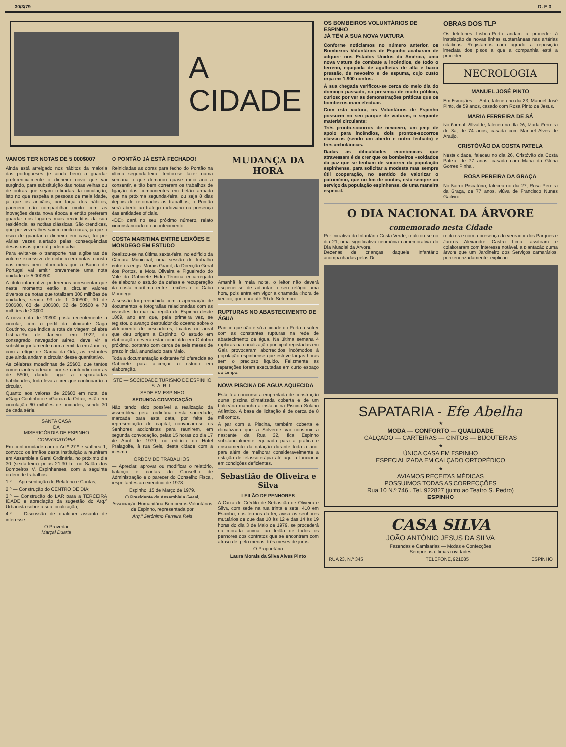30/3/79 D. E 3
A
CIDADE
VAMOS TER NOTAS DE 5 000$00?
Ainda está arreigado nos hábitos da maioria dos portugueses (e ainda bem) o guardar preferencialmente o dinheiro novo que vai surgindo, para substituição das notas velhas ou de outras que sejam retiradas da circulação, isto no que respeita a pessoas de meia idade, já que os anciãos, por força dos hábitos, parecem não compartilhar muito com as inovações desta nova época e então preferem guardar nos lugares mais recônditos da sua residência, as notitas clássicas. São crendices, que por vezes lhes saiem muito caras, já que o risco de guardar o dinheiro em casa, foi por várias vezes alertado pelas consequências desastrosas que daí podem advir.
Para evitar-se o transporte nas algibeiras de volume excessivo de dinheiro em notas, consta nos meios bem informados que o Banco de Portugal vai emitir brevemente uma nota unidade de 5 000$00.
A título informativo poderemos acrescentar que neste momento estão a circular valores diversos de notas que totalizam 300 milhões de unidades, sendo 93 de 1 000$00, 30 de 500$00, 60 de 100$00, 32 de 50$00 e 78 milhões de 20$00.
A nova nota de 20$00 posta recentemente a circular, com o perfil do almirante Gago Coutinho, que indica a rota da viagem célebre Lisboa-Rio de Janeiro, em 1922, do consagrado navegador aéreo, deve vir a substituir juntamente com a emitida em Janeiro, com a efígie de Garcia da Orta, as restantes que ainda andam a circular desse quantitativo.
As célebres moedinhas de 25$00, que tantos comerciantes odeiam, por se confundir com as de 5$00, dando lugar a disparatadas habilidades, tudo leva a crer que continuarão a circular.
Quanto aos valores de 20$00 em nota, de «Gago Coutinho» e «Garcia da Orta», estão em circulação 60 milhões de unidades, sendo 30 de cada série.
SANTA CASA
DA
MISERICÓRDIA DE ESPINHO
CONVOCATÓRIA
Em conformidade com o Art.º 27.º e s/alínea 1, convoco os Irmãos desta Instituição a reunirem em Assembleia Geral Ordinária, no próximo dia 30 (sexta-feira) pelas 21,30 h., no Salão dos Bombeiros V. Espinhenses, com a seguinte ordem de trabalhos:
1.º — Apresentação do Relatório e Contas;
2.º — Construção do CENTRO DE DIA;
3.º — Construção do LAR para a TERCEIRA IDADE e apreciação da sugestão do Arq.º Urbanista sobre a sua localização;
4.º — Discussão de qualquer assunto de interesse.
O Provedor
Marçal Duarte
O PONTÃO JÁ ESTÁ FECHADO!
Reiniciadas as obras para fecho do Pontão na última segunda-feira, tentou-se fazer numa semana o que demorou quase meio ano a consentir, e tão bem correram os trabalhos de ligação dos componentes em betão armado que na próxima segunda-feira, ou seja 8 dias depois de retomados os trabalhos, o Pontão será aberto ao tráfego rodoviário na presença das entidades oficiais.
«DE» dará no seu próximo número, relato circunstanciado do acontecimento.
COSTA MARITIMA ENTRE LEIXÕES E MONDEGO EM ESTUDO
Realizou-se na última sexta-feira, no edifício da Câmara Municipal, uma sessão de trabalho entre os engs. Morais Gradil, da Direcção Geral dos Portos, e Mota Oliveira e Figueiredo do Vale do Gabinete Hidro-Técnica encarregado de elaborar o estudo da defesa e recuperação da costa marítima entre Leixões e o Cabo Mondego.
A sessão foi preenchida com a apreciação de documentos e fotografias relacionadas com as invasões do mar na região de Espinho desde 1869, ano em que, pela primeira vez, se registou o avanço destruidor do oceano sobre o aldeamento de pescadores, fixados no areal que deu origem a Espinho. O estudo em elaboração deverá estar concluído em Outubro próximo, portanto com cerca de seis meses de prazo inicial, anunciado para Maio.
Toda a documentação existente foi oferecida ao Gabinete para alicerçar o estudo em elaboração.
STE — SOCIEDADE TURISMO DE ESPINHO S. A. R. L.
SEDE EM ESPINHO
SEGUNDA CONVOCAÇÃO
Não tendo sido possível a realização da assembleia geral ordinária desta sociedade, marcada para esta data, por falta de representação de capital, convocam-se os Senhores accionistas para reunirem, em segunda convocação, pelas 15 horas do dia 17 de Abril de 1979, no edifício do Hotel Praiagolfe, à rua Seis, desta cidade com a mesma
ORDEM DE TRABALHOS.
— Apreciar, aprovar ou modificar o relatório, balanço e contas do Conselho de Administração e o parecer do Conselho Fiscal, respeitantes ao exercício de 1978.
Espinho, 15 de Março de 1979.
O Presidente da Assembleia Geral,
Associação Humanitária Bombeiros Voluntários de Espinho, representada por
Arq.º Jerónimo Ferreira Reis
MUDANÇA DA HORA
Amanhã à meia noite, o leitor não deverá esquecer-se de adiantar o seu relógio uma hora, pois entra em vigor a chamada «hora de verão», que dura até 30 de Setembro.
RUPTURAS NO ABASTECIMENTO DE ÁGUA
Parece que não é só a cidade do Porto a sofrer com as constantes rupturas na rede de abastecimento de água. Na última semana 4 rupturas na canalização principal registadas em Gaia provocaram aborrecidos incómodos à população espinhense que esteve largas horas sem o precioso líquido. Felizmente as reparações foram executadas em curto espaço de tempo.
NOVA PISCINA DE AGUA AQUECIDA
Está já a concurso a empreitada de construção duma piscina climatizada coberta e de um balneário marinho a instalar na Piscina Solário Atlântico. A base de licitação é de cerca de 8 mil contos.
A par com a Piscina, também coberta e climatizada que a Solverde vai construir a nascente da Rua 32, fica Espinho substancialmente equipada para a prática e ensinamento da natação durante todo o ano, para além de melhorar consideravelmente a estação de telassoterápia até aqui a funcionar em condições deficientes.
Sebastião de Oliveira e Silva
LEILÃO DE PENHORES
A Caixa de Crédito de Sebastião de Oliveira e Silva, com sede na rua trinta e sete, 410 em Espinho, nos termos da lei, avisa os senhores mutuários de que das 10 às 12 e das 14 às 19 horas do dia 3 de Maio de 1979, se procederá na morada acima, ao leilão de todos os penhores dos contratos que se encontrem com atraso de, pelo menos, três meses de juros.
O Proprietário
Laura Morais da Silva Alves Pinto
OS BOMBEIROS VOLUNTÁRIOS DE ESPINHO
JÁ TÊM A SUA NOVA VIATURA
Conforme noticiamos no número anterior, os Bombeiros Voluntários de Espinho acabaram de adquirir nos Estados Unidos da América, uma nova viatura de combate a incêndios, de todo o terreno, equipada de agulhetas de alta e baixa pressão, de nevoeiro e de espuma, cujo custo orça em 1.900 contos.
À sua chegada verificou-se cerca do meio dia do domingo passado, na presença de muito público, curioso por ver as demonstrações práticas que os bombeiros iriam efectuar.
Com esta viatura, os Voluntários de Espinho possuem no seu parque de viaturas, o seguinte material circulante:
Três pronto-socorros de nevoeiro, um jeep de apoio para incêndios, dois prontos-socorros clássicos (sendo um aberto e outro fechado) e três ambulâncias.
Dadas as dificuldades económicas que atravessam é de crer que os bombeiros «soldados da paz que se tenham de socorrer da população espinhense, para solicitar a modesta mas sempre útil cooperação, no sentido de valorizar o património, que no fim de contas, está sempre ao serviço da população espinhense, de uma maneira especial.
OBRAS DOS TLP
Os telefones Lisboa-Porto andam a proceder à instalação de novas linhas subterrâneas nas artérias citadinas. Registamos com agrado a reposição imediata dos pisos a que a companhia está a proceder.
NECROLOGIA
MANUEL JOSÉ PINTO
Em Esmojães — Anta, faleceu no dia 23, Manuel José Pinto, de 59 anos, casado com Rosa Pinto de Jesus.
MARIA FERREIRA DE SÁ
No Formal, Silvalde, faleceu no dia 26, Maria Ferreira de Sá, de 74 anos, casada com Manuel Alves de Araújo.
CRISTÓVÃO DA COSTA PATELA
Nesta cidade, faleceu no dia 26, Cristóvão da Costa Patela, de 77 anos, casado com Maria da Glória Gomes Pinhal.
ROSA PEREIRA DA GRAÇA
No Bairro Piscatório, faleceu no dia 27, Rosa Pereira da Graça, de 77 anos, viúva de Francisco Nunes Gaiteiro.
O DIA NACIONAL DA ÁRVORE
comemorado nesta Cidade
Por iniciativa do Infantário Costa Verde, realizou-se no dia 21, uma significativa cerimónia comemorativa do Dia Mundial da Árvore.
Dezenas de crianças daquele Infantário acompanhadas pelos Di-
rectores e com a presença do vereador dos Parques e Jardins Alexandre Castro Lima, assitiram e colaboraram com interesse notável. a plantação duma árvore que um Jardineiro dos Serviços camarários, pormenorizadamente. explicou.
SAPATARIA - Efe Abelha
★
MODA — CONFORTO — QUALIDADE
CALÇADO — CARTEIRAS — CINTOS — BIJOUTERIAS
★
ÚNICA CASA EM ESPINHO
ESPECIALIZADA EM CALÇADO ORTOPÉDICO
★
AVIAMOS RECEITAS MÉDICAS
POSSUIMOS TODAS AS CORRECÇÕES
Rua 10 N.º 746 . Tel. 922827 (junto ao Teatro S. Pedro)
ESPINHO
CASA SILVA
JOÃO ANTÓNIO JESUS DA SILVA
Fazendas e Camisarias — Modas e Confecções
Sempre as últimas novidades
RUA 23, N.º 345 TELEFONE, 921085 ESPINHO